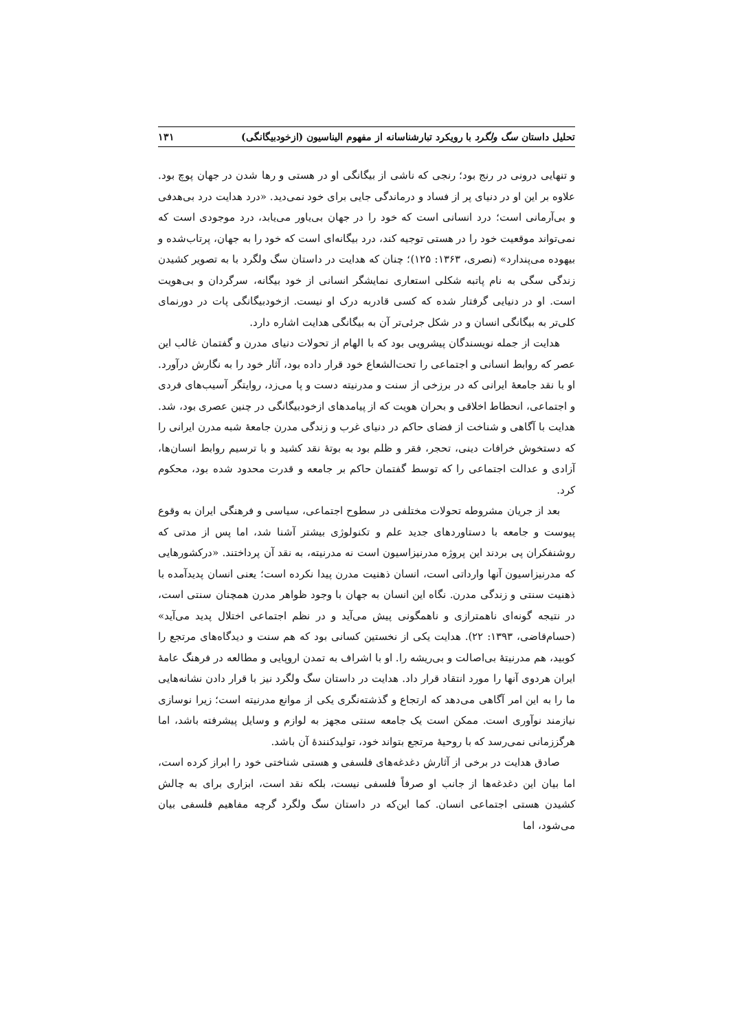تحلیل داستان سگ ولگرد با رویکرد تبارشناسانه از مفهوم الیناسیون (ازخودبیگانگی) ۱۳۱
و تنهایی درونی در رنج بود؛ رنجی که ناشی از بیگانگی او در هستی و رها شدن در جهان پوچ بود. علاوه بر این او در دنیای پر از فساد و درماندگی جایی برای خود نمی‌دید. «درد هدایت درد بی‌هدفی و بی‌آرمانی است؛ درد انسانی است که خود را در جهان بی‌یاور می‌یابد، درد موجودی است که نمی‌تواند موقعیت خود را در هستی توجیه کند، درد بیگانه‌ای است که خود را به جهان، پرتاب‌شده و بیهوده می‌پندارد» (نصری، ۱۳۶۳: ۱۲۵)؛ چنان که هدایت در داستان سگ ولگرد با به تصویر کشیدن زندگی سگی به نام پاتبه شکلی استعاری نمایشگر انسانی از خود بیگانه، سرگردان و بی‌هویت است. او در دنیایی گرفتار شده که کسی قادربه درک او نیست. ازخودبیگانگی پات در دورنمای کلی‌تر به بیگانگی انسان و در شکل جرئی‌تر آن به بیگانگی هدایت اشاره دارد.
هدایت از جمله نویسندگان پیشرویی بود که با الهام از تحولات دنیای مدرن و گفتمان غالب این عصر که روابط انسانی و اجتماعی را تحت‌الشعاع خود قرار داده بود، آثار خود را به نگارش درآورد. او با نقد جامعهٔ ایرانی که در برزخی از سنت و مدرنیته دست و پا می‌زد، روایتگر آسیب‌های فردی و اجتماعی، انحطاط اخلاقی و بحران هویت که از پیامدهای ازخودبیگانگی در چنین عصری بود، شد. هدایت با آگاهی و شناخت از فضای حاکم در دنیای غرب و زندگی مدرن جامعهٔ شبه مدرن ایرانی را که دستخوش خرافات دینی، تحجر، فقر و ظلم بود به بوتهٔ نقد کشید و با ترسیم روابط انسان‌ها، آزادی و عدالت اجتماعی را که توسط گفتمان حاکم بر جامعه و قدرت محدود شده بود، محکوم کرد.
بعد از جریان مشروطه تحولات مختلفی در سطوح اجتماعی، سیاسی و فرهنگی ایران به وقوع پیوست و جامعه با دستاوردهای جدید علم و تکنولوژی بیشتر آشنا شد، اما پس از مدتی که روشنفکران پی بردند این پروژه مدرنیزاسیون است نه مدرنیته، به نقد آن پرداختند. «درکشورهایی که مدرنیزاسیون آنها وارداتی است، انسان ذهنیت مدرن پیدا نکرده است؛ یعنی انسان پدیدآمده با ذهنیت سنتی و زندگی مدرن. نگاه این انسان به جهان با وجود ظواهر مدرن همچنان سنتی است، در نتیجه گونه‌ای ناهمترازی و ناهمگونی پیش می‌آید و در نظم اجتماعی اختلال پدید می‌آید» (حسام‌قاضی، ۱۳۹۳: ۲۲). هدایت یکی از نخستین کسانی بود که هم سنت و دیدگاه‌های مرتجع را کوبید، هم مدرنیتهٔ بی‌اصالت و بی‌ریشه را. او با اشراف به تمدن اروپایی و مطالعه در فرهنگ عامهٔ ایران هردوی آنها را مورد انتقاد قرار داد. هدایت در داستان سگ ولگرد نیز با قرار دادن نشانه‌هایی ما را به این امر آگاهی می‌دهد که ارتجاع و گذشته‌نگری یکی از موانع مدرنیته است؛ زیرا نوسازی نیازمند نوآوری است. ممکن است یک جامعه سنتی مجهز به لوازم و وسایل پیشرفته باشد، اما هرگززمانی نمی‌رسد که با روحیهٔ مرتجع بتواند خود، تولیدکنندهٔ آن باشد.
صادق هدایت در برخی از آثارش دغدغه‌های فلسفی و هستی شناختی خود را ابراز کرده است، اما بیان این دغدغه‌ها از جانب او صرفاً فلسفی نیست، بلکه نقد است، ابزاری برای به چالش کشیدن هستی اجتماعی انسان. کما این‌که در داستان سگ ولگرد گرچه مفاهیم فلسفی بیان می‌شود، اما